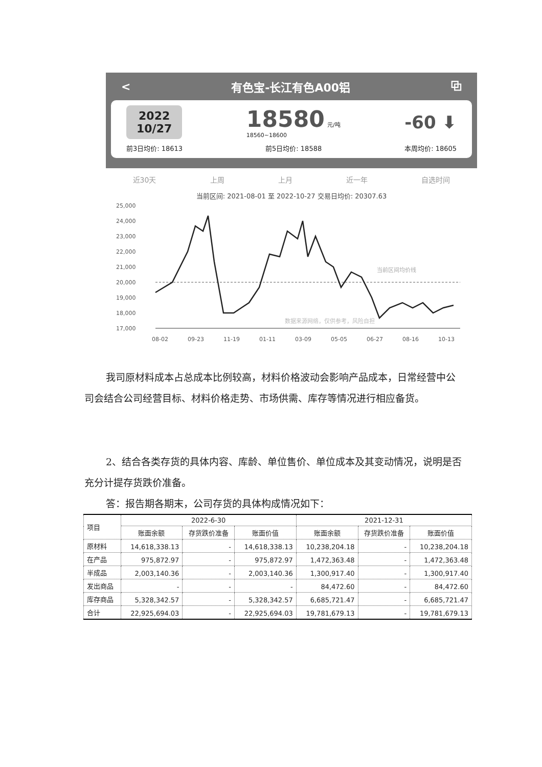< 有色宝-长江有色A00铝 ⧉
2022
10/27
18580 元/吨
18560~18600
-60 ⬇
前3日均价: 18613 前5日均价: 18588 本周均价: 18605
近30天 上周 上月 近一年 自选时间
当前区间: 2021-08-01 至 2022-10-27 交易日均价: 20307.63
25,000
24,000
23,000
22,000
21,000
20,000
19,000
18,000
17,000
08-02
09-23
11-19
01-11
03-09
05-05
06-27
08-16
10-13
当前区间均价线
数据来源网络，仅供参考，风险自担
我司原材料成本占总成本比例较高，材料价格波动会影响产品成本，日常经营中公司会结合公司经营目标、材料价格走势、市场供需、库存等情况进行相应备货。
2、结合各类存货的具体内容、库龄、单位售价、单位成本及其变动情况，说明是否充分计提存货跌价准备。
答：报告期各期末，公司存货的具体构成情况如下：
| 项目 | 2022-6-30 | | | 2021-12-31 | | |
| --- | --- | --- | --- | --- | --- | --- |
| | 账面余额 | 存货跌价准备 | 账面价值 | 账面余额 | 存货跌价准备 | 账面价值 |
| 原材料 | 14,618,338.13 | - | 14,618,338.13 | 10,238,204.18 | - | 10,238,204.18 |
| 在产品 | 975,872.97 | - | 975,872.97 | 1,472,363.48 | - | 1,472,363.48 |
| 半成品 | 2,003,140.36 | - | 2,003,140.36 | 1,300,917.40 | - | 1,300,917.40 |
| 发出商品 | - | - | - | 84,472.60 | - | 84,472.60 |
| 库存商品 | 5,328,342.57 | - | 5,328,342.57 | 6,685,721.47 | - | 6,685,721.47 |
| 合计 | 22,925,694.03 | - | 22,925,694.03 | 19,781,679.13 | - | 19,781,679.13 |